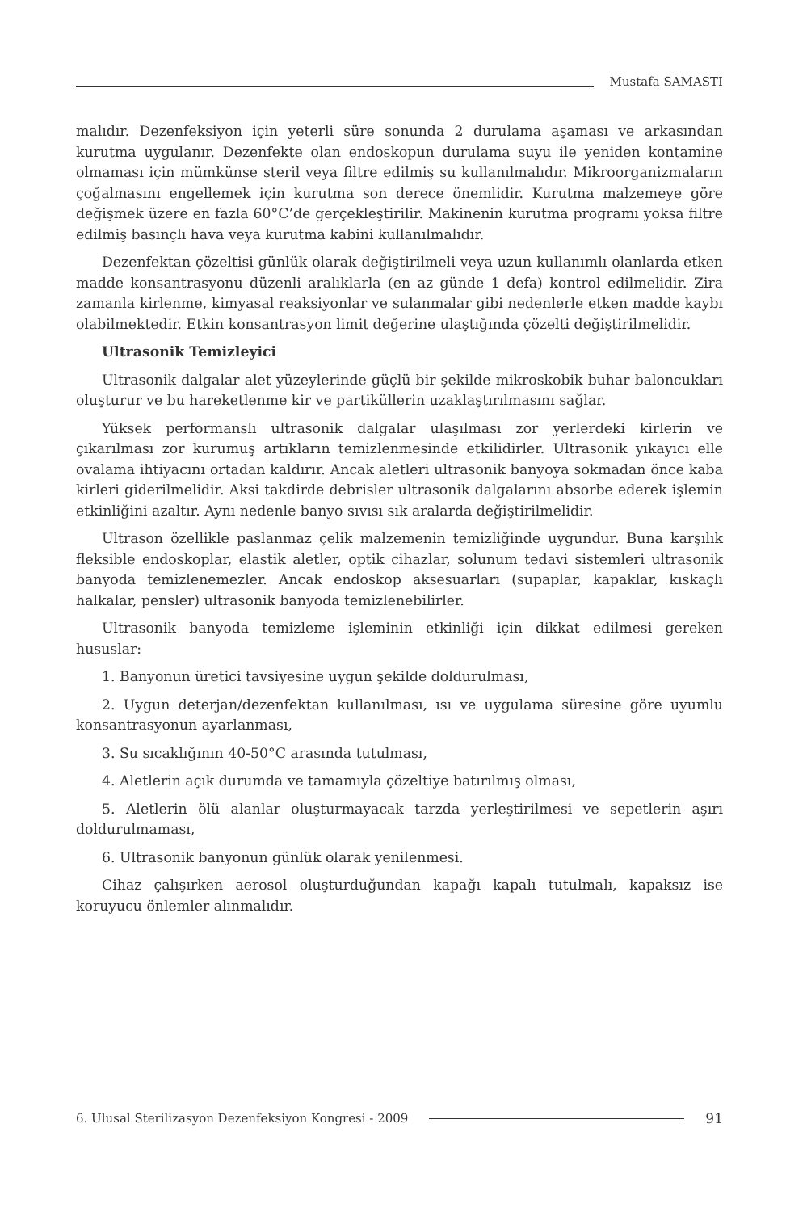Mustafa SAMASTI
malıdır. Dezenfeksiyon için yeterli süre sonunda 2 durulama aşaması ve arkasından kurutma uygulanır. Dezenfekte olan endoskopun durulama suyu ile yeniden kontamine olmaması için mümkünse steril veya filtre edilmiş su kullanılmalıdır. Mikroorganizmaların çoğalmasını engellemek için kurutma son derece önemlidir. Kurutma malzemeye göre değişmek üzere en fazla 60°C’de gerçekleştirilir. Makinenin kurutma programı yoksa filtre edilmiş basınçlı hava veya kurutma kabini kullanılmalıdır.
Dezenfektan çözeltisi günlük olarak değiştirilmeli veya uzun kullanımlı olanlarda etken madde konsantrasyonu düzenli aralıklarla (en az günde 1 defa) kontrol edilmelidir. Zira zamanla kirlenme, kimyasal reaksiyonlar ve sulanmalar gibi nedenlerle etken madde kaybı olabilmektedir. Etkin konsantrasyon limit değerine ulaştığında çözelti değiştirilmelidir.
Ultrasonik Temizleyici
Ultrasonik dalgalar alet yüzeylerinde güçlü bir şekilde mikroskobik buhar baloncukları oluşturur ve bu hareketlenme kir ve partiküllerin uzaklaştırılmasını sağlar.
Yüksek performanslı ultrasonik dalgalar ulaşılması zor yerlerdeki kirlerin ve çıkarılması zor kurumuş artıkların temizlenmesinde etkilidirler. Ultrasonik yıkayıcı elle ovalama ihtiyacını ortadan kaldırır. Ancak aletleri ultrasonik banyoya sokmadan önce kaba kirleri giderilmelidir. Aksi takdirde debrisler ultrasonik dalgalarını absorbe ederek işlemin etkinliğini azaltır. Aynı nedenle banyo sıvısı sık aralarda değiştirilmelidir.
Ultrason özellikle paslanmaz çelik malzemenin temizliğinde uygundur. Buna karşılık fleksible endoskoplar, elastik aletler, optik cihazlar, solunum tedavi sistemleri ultrasonik banyoda temizlenemezler. Ancak endoskop aksesuarları (supaplar, kapaklar, kıskaçlı halkalar, pensler) ultrasonik banyoda temizlenebilirler.
Ultrasonik banyoda temizleme işleminin etkinliği için dikkat edilmesi gereken hususlar:
1. Banyonun üretici tavsiyesine uygun şekilde doldurulması,
2. Uygun deterjan/dezenfektan kullanılması, ısı ve uygulama süresine göre uyumlu konsantrasyonun ayarlanması,
3. Su sıcaklığının 40-50°C arasında tutulması,
4. Aletlerin açık durumda ve tamamıyla çözeltiye batırılmış olması,
5. Aletlerin ölü alanlar oluşturmayacak tarzda yerleştirilmesi ve sepetlerin aşırı doldurulmaması,
6. Ultrasonik banyonun günlük olarak yenilenmesi.
Cihaz çalışırken aerosol oluşturduğundan kapağı kapalı tutulmalı, kapaksız ise koruyucu önlemler alınmalıdır.
6. Ulusal Sterilizasyon Dezenfeksiyon Kongresi - 2009
91